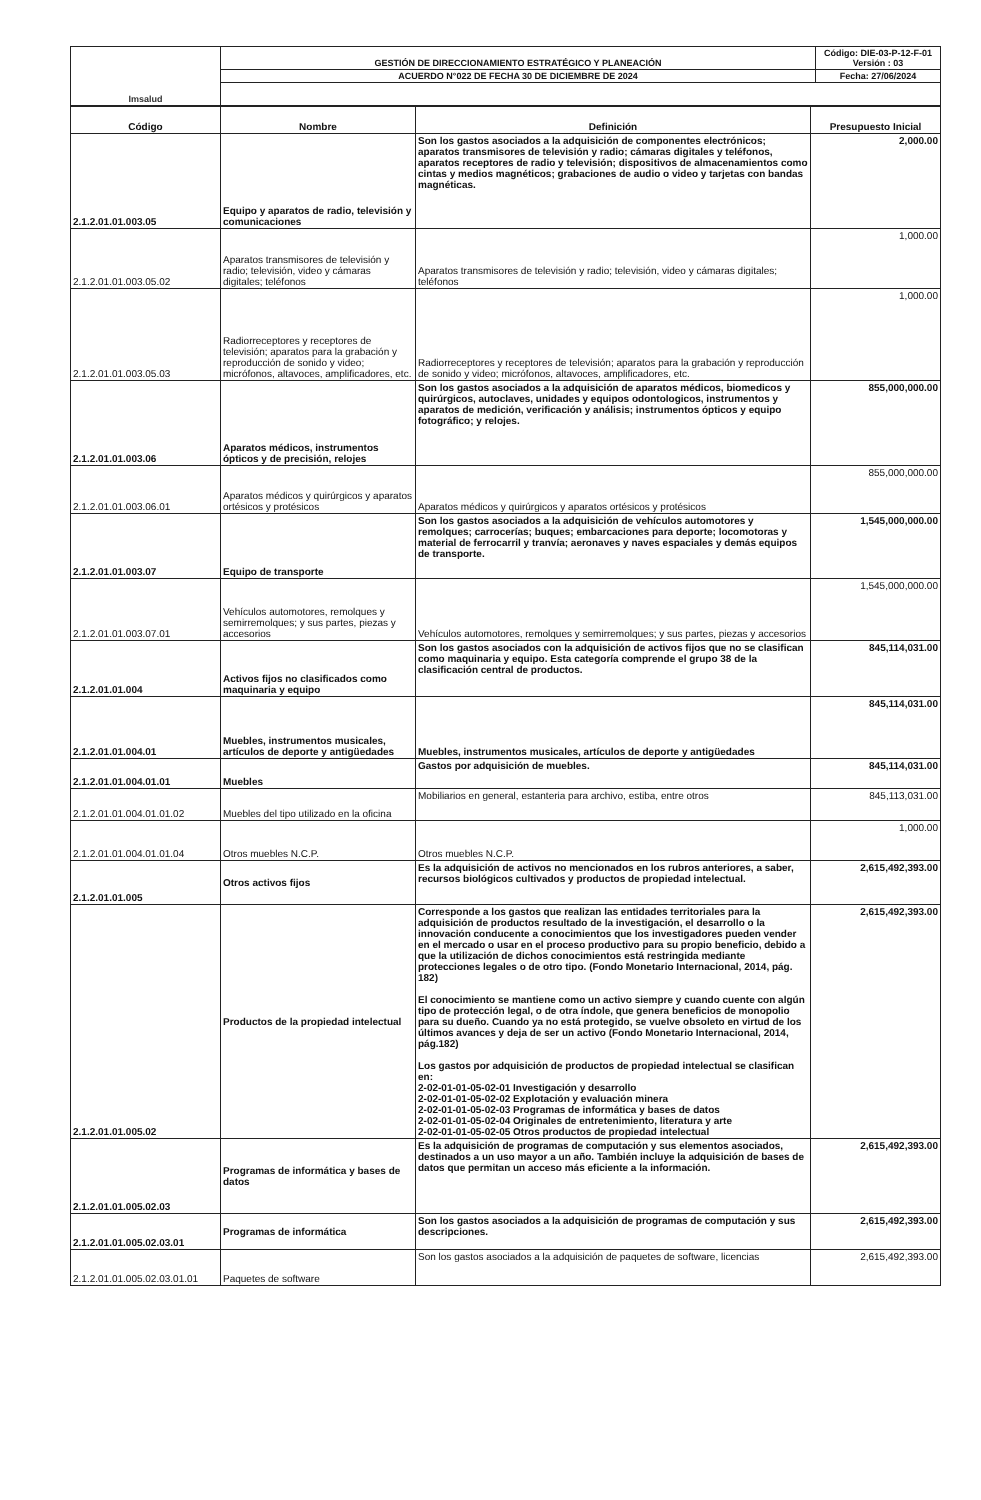| Imsalud | GESTIÓN DE DIRECCIONAMIENTO ESTRATÉGICO Y PLANEACIÓN | Código: DIE-03-P-12-F-01 Versión : 03 |
| | ACUERDO N°022 DE FECHA 30 DE DICIEMBRE DE 2024 | Fecha: 27/06/2024 |
| Código | Nombre | Definición | Presupuesto Inicial |
| --- | --- | --- | --- |
| 2.1.2.01.01.003.05 | Equipo y aparatos de radio, televisión y comunicaciones | Son los gastos asociados a la adquisición de componentes electrónicos; aparatos transmisores de televisión y radio; cámaras digitales y teléfonos, aparatos receptores de radio y televisión; dispositivos de almacenamientos como cintas y medios magnéticos; grabaciones de audio o video y tarjetas con bandas magnéticas. | 2,000.00 |
| 2.1.2.01.01.003.05.02 | Aparatos transmisores de televisión y radio; televisión, video y cámaras digitales; teléfonos | Aparatos transmisores de televisión y radio; televisión, video y cámaras digitales; teléfonos | 1,000.00 |
| 2.1.2.01.01.003.05.03 | Radiorreceptores y receptores de televisión; aparatos para la grabación y reproducción de sonido y video; micrófonos, altavoces, amplificadores, etc. | Radiorreceptores y receptores de televisión; aparatos para la grabación y reproducción de sonido y video; micrófonos, altavoces, amplificadores, etc. | 1,000.00 |
| 2.1.2.01.01.003.06 | Aparatos médicos, instrumentos ópticos y de precisión, relojes | Son los gastos asociados a la adquisición de aparatos médicos, biomedicos y quirúrgicos, autoclaves, unidades y equipos odontologicos, instrumentos y aparatos de medición, verificación y análisis; instrumentos ópticos y equipo fotográfico; y relojes. | 855,000,000.00 |
| 2.1.2.01.01.003.06.01 | Aparatos médicos y quirúrgicos y aparatos ortésicos y protésicos | Aparatos médicos y quirúrgicos y aparatos ortésicos y protésicos | 855,000,000.00 |
| 2.1.2.01.01.003.07 | Equipo de transporte | Son los gastos asociados a la adquisición de vehículos automotores y remolques; carrocerías; buques; embarcaciones para deporte; locomotoras y material de ferrocarril y tranvía; aeronaves y naves espaciales y demás equipos de transporte. | 1,545,000,000.00 |
| 2.1.2.01.01.003.07.01 | Vehículos automotores, remolques y semirremolques; y sus partes, piezas y accesorios | Vehículos automotores, remolques y semirremolques; y sus partes, piezas y accesorios | 1,545,000,000.00 |
| 2.1.2.01.01.004 | Activos fijos no clasificados como maquinaria y equipo | Son los gastos asociados con la adquisición de activos fijos que no se clasifican como maquinaria y equipo. Esta categoría comprende el grupo 38 de la clasificación central de productos. | 845,114,031.00 |
| 2.1.2.01.01.004.01 | Muebles, instrumentos musicales, artículos de deporte y antigüedades | Muebles, instrumentos musicales, artículos de deporte y antigüedades | 845,114,031.00 |
| 2.1.2.01.01.004.01.01 | Muebles | Gastos por adquisición de muebles. | 845,114,031.00 |
| 2.1.2.01.01.004.01.01.02 | Muebles del tipo utilizado en la oficina | Mobiliarios en general, estanteria para archivo, estiba, entre otros | 845,113,031.00 |
| 2.1.2.01.01.004.01.01.04 | Otros muebles N.C.P. | Otros muebles N.C.P. | 1,000.00 |
| 2.1.2.01.01.005 | Otros activos fijos | Es la adquisición de activos no mencionados en los rubros anteriores, a saber, recursos biológicos cultivados y productos de propiedad intelectual. | 2,615,492,393.00 |
| 2.1.2.01.01.005.02 | Productos de la propiedad intelectual | Corresponde a los gastos que realizan las entidades territoriales para la adquisición de productos resultado de la investigación, el desarrollo o la innovación conducente a conocimientos que los investigadores pueden vender en el mercado o usar en el proceso productivo para su propio beneficio, debido a que la utilización de dichos conocimientos está restringida mediante protecciones legales o de otro tipo. (Fondo Monetario Internacional, 2014, pág. 182) El conocimiento se mantiene como un activo siempre y cuando cuente con algún tipo de protección legal, o de otra índole, que genera beneficios de monopolio para su dueño. Cuando ya no está protegido, se vuelve obsoleto en virtud de los últimos avances y deja de ser un activo (Fondo Monetario Internacional, 2014, pág.182) Los gastos por adquisición de productos de propiedad intelectual se clasifican en: 2-02-01-01-05-02-01 Investigación y desarrollo 2-02-01-01-05-02-02 Explotación y evaluación minera 2-02-01-01-05-02-03 Programas de informática y bases de datos 2-02-01-01-05-02-04 Originales de entretenimiento, literatura y arte 2-02-01-01-05-02-05 Otros productos de propiedad intelectual | 2,615,492,393.00 |
| 2.1.2.01.01.005.02.03 | Programas de informática y bases de datos | Es la adquisición de programas de computación y sus elementos asociados, destinados a un uso mayor a un año. También incluye la adquisición de bases de datos que permitan un acceso más eficiente a la información. | 2,615,492,393.00 |
| 2.1.2.01.01.005.02.03.01 | Programas de informática | Son los gastos asociados a la adquisición de programas de computación y sus descripciones. | 2,615,492,393.00 |
| 2.1.2.01.01.005.02.03.01.01 | Paquetes de software | Son los gastos asociados a la adquisición de paquetes de software, licencias | 2,615,492,393.00 |